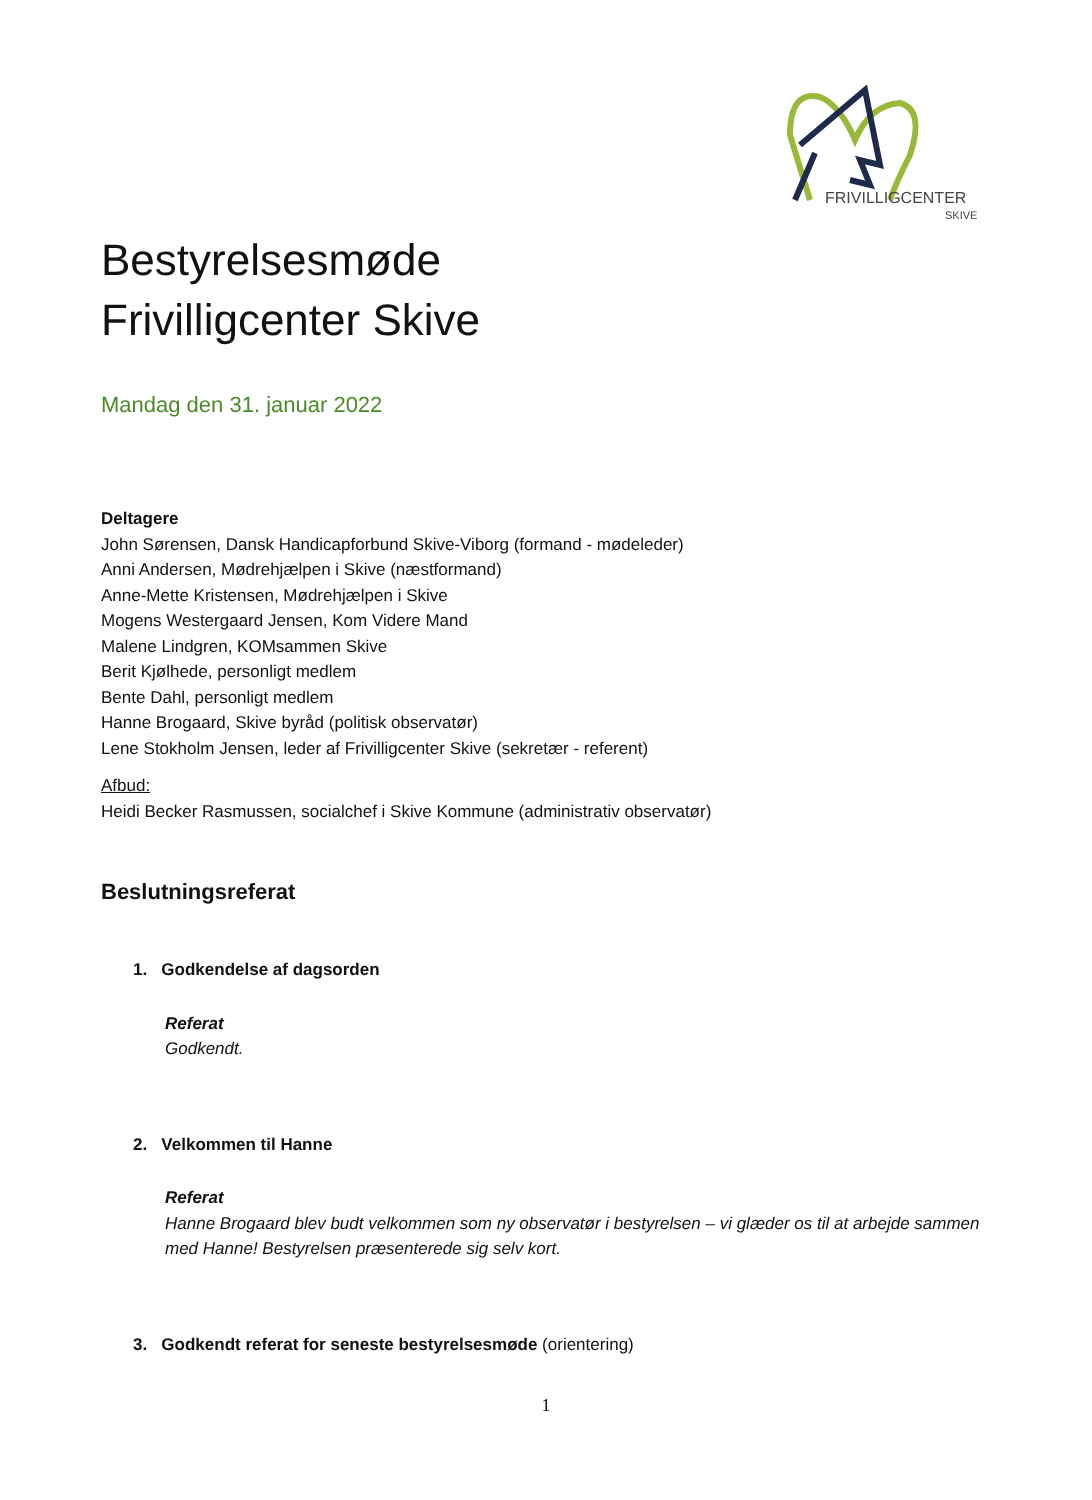FRIVILLIGCENTER
SKIVE
Bestyrelsesmøde
Frivilligcenter Skive
Mandag den 31. januar 2022
Deltagere
John Sørensen, Dansk Handicapforbund Skive-Viborg (formand - mødeleder)
Anni Andersen, Mødrehjælpen i Skive (næstformand)
Anne-Mette Kristensen, Mødrehjælpen i Skive
Mogens Westergaard Jensen, Kom Videre Mand
Malene Lindgren, KOMsammen Skive
Berit Kjølhede, personligt medlem
Bente Dahl, personligt medlem
Hanne Brogaard, Skive byråd (politisk observatør)
Lene Stokholm Jensen, leder af Frivilligcenter Skive (sekretær - referent)
Afbud:
Heidi Becker Rasmussen, socialchef i Skive Kommune (administrativ observatør)
Beslutningsreferat
1. Godkendelse af dagsorden
Referat
Godkendt.
2. Velkommen til Hanne
Referat
Hanne Brogaard blev budt velkommen som ny observatør i bestyrelsen – vi glæder os til at arbejde sammen med Hanne! Bestyrelsen præsenterede sig selv kort.
3. Godkendt referat for seneste bestyrelsesmøde (orientering)
1